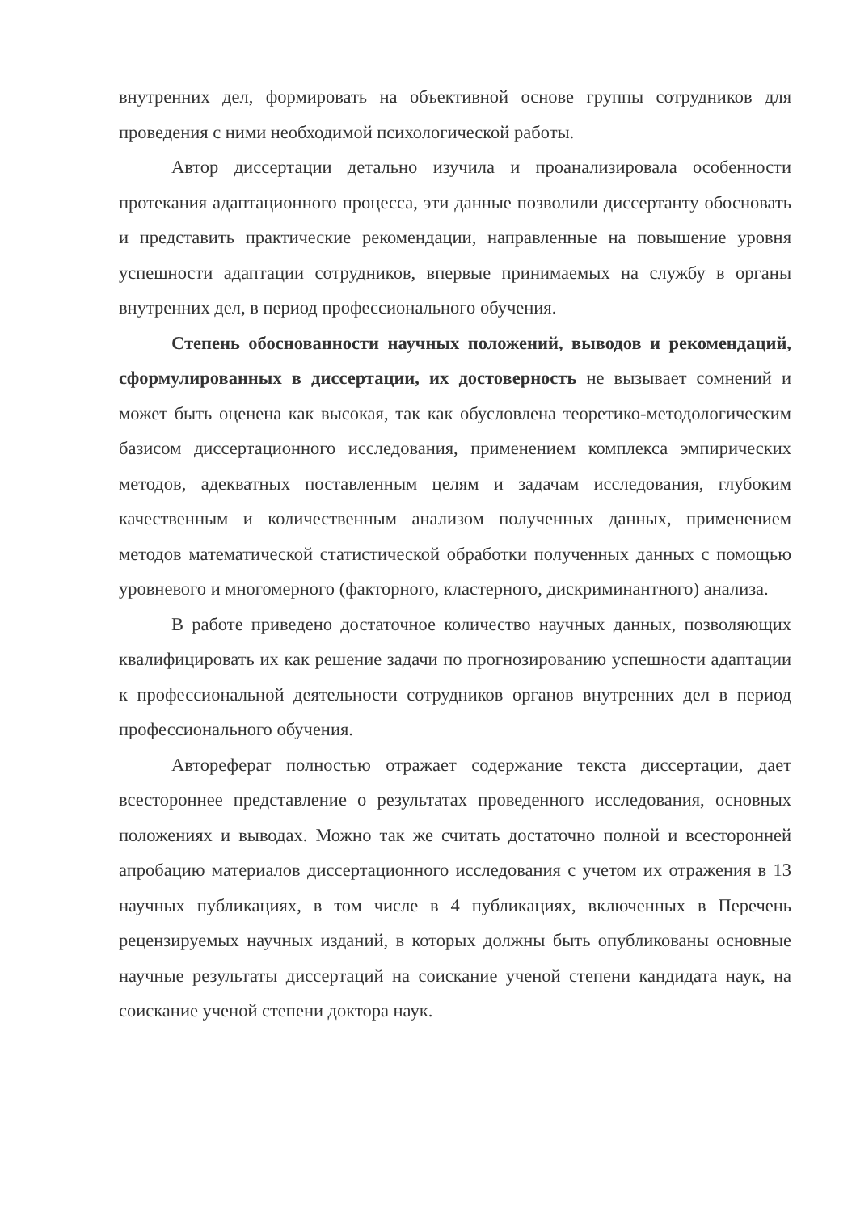внутренних дел, формировать на объективной основе группы сотрудников для проведения с ними необходимой психологической работы.
Автор диссертации детально изучила и проанализировала особенности протекания адаптационного процесса, эти данные позволили диссертанту обосновать и представить практические рекомендации, направленные на повышение уровня успешности адаптации сотрудников, впервые принимаемых на службу в органы внутренних дел, в период профессионального обучения.
Степень обоснованности научных положений, выводов и рекомендаций, сформулированных в диссертации, их достоверность не вызывает сомнений и может быть оценена как высокая, так как обусловлена теоретико-методологическим базисом диссертационного исследования, применением комплекса эмпирических методов, адекватных поставленным целям и задачам исследования, глубоким качественным и количественным анализом полученных данных, применением методов математической статистической обработки полученных данных с помощью уровневого и многомерного (факторного, кластерного, дискриминантного) анализа.
В работе приведено достаточное количество научных данных, позволяющих квалифицировать их как решение задачи по прогнозированию успешности адаптации к профессиональной деятельности сотрудников органов внутренних дел в период профессионального обучения.
Автореферат полностью отражает содержание текста диссертации, дает всестороннее представление о результатах проведенного исследования, основных положениях и выводах. Можно так же считать достаточно полной и всесторонней апробацию материалов диссертационного исследования с учетом их отражения в 13 научных публикациях, в том числе в 4 публикациях, включенных в Перечень рецензируемых научных изданий, в которых должны быть опубликованы основные научные результаты диссертаций на соискание ученой степени кандидата наук, на соискание ученой степени доктора наук.